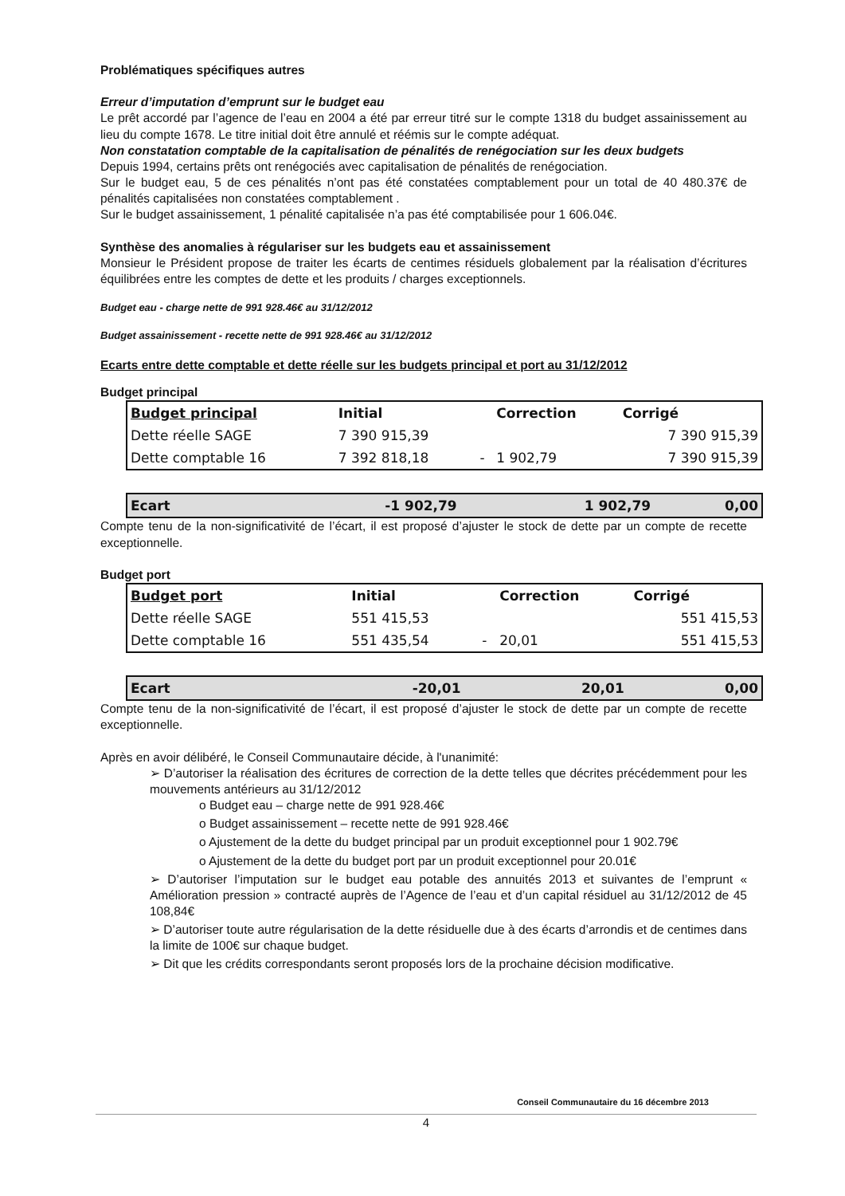Problématiques spécifiques autres
Erreur d’imputation d’emprunt sur le budget eau
Le prêt accordé par l’agence de l’eau en 2004 a été par erreur titré sur le compte 1318 du budget assainissement au lieu du compte 1678. Le titre initial doit être annulé et réémis sur le compte adéquat.
Non constatation comptable de la capitalisation de pénalités de renégociation sur les deux budgets
Depuis 1994, certains prêts ont renégociés avec capitalisation de pénalités de renégociation.
Sur le budget eau, 5 de ces pénalités n’ont pas été constatées comptablement pour un total de 40 480.37€ de pénalités capitalisées non constatées comptablement .
Sur le budget assainissement, 1 pénalité capitalisée n’a pas été comptabilisée pour 1 606.04€.
Synthèse des anomalies à régulariser sur les budgets eau et assainissement
Monsieur le Président propose de traiter les écarts de centimes résiduels globalement par la réalisation d’écritures équilibrées entre les comptes de dette et les produits / charges exceptionnels.
Budget eau - charge nette de 991 928.46€ au 31/12/2012
Budget assainissement - recette nette de 991 928.46€ au 31/12/2012
Ecarts entre dette comptable et dette réelle sur les budgets principal et port au 31/12/2012
Budget principal
| Budget principal | Initial | | Correction | Corrigé |
| --- | --- | --- | --- | --- |
| Dette réelle SAGE | 7 390 915,39 | | | 7 390 915,39 |
| Dette comptable 16 | 7 392 818,18 | - | 1 902,79 | 7 390 915,39 |
| Ecart | -1 902,79 | 1 902,79 | 0,00 |
Compte tenu de la non-significativité de l’écart, il est proposé d’ajuster le stock de dette par un compte de recette exceptionnelle.
Budget port
| Budget port | Initial | | Correction | Corrigé |
| --- | --- | --- | --- | --- |
| Dette réelle SAGE | 551 415,53 | | | 551 415,53 |
| Dette comptable 16 | 551 435,54 | - | 20,01 | 551 415,53 |
| Ecart | -20,01 | 20,01 | 0,00 |
Compte tenu de la non-significativité de l’écart, il est proposé d’ajuster le stock de dette par un compte de recette exceptionnelle.
Après en avoir délibéré, le Conseil Communautaire décide, à l'unanimité:
➢ D’autoriser la réalisation des écritures de correction de la dette telles que décrites précédemment pour les mouvements antérieurs au 31/12/2012
o Budget eau – charge nette de 991 928.46€
o Budget assainissement – recette nette de 991 928.46€
o Ajustement de la dette du budget principal par un produit exceptionnel pour 1 902.79€
o Ajustement de la dette du budget port par un produit exceptionnel pour 20.01€
➢ D’autoriser l’imputation sur le budget eau potable des annuités 2013 et suivantes de l’emprunt « Amélioration pression » contracté auprès de l’Agence de l’eau et d’un capital résiduel au 31/12/2012 de 45 108,84€
➢ D’autoriser toute autre régularisation de la dette résiduelle due à des écarts d’arrondis et de centimes dans la limite de 100€ sur chaque budget.
➢ Dit que les crédits correspondants seront proposés lors de la prochaine décision modificative.
Conseil Communautaire du 16 décembre 2013
4